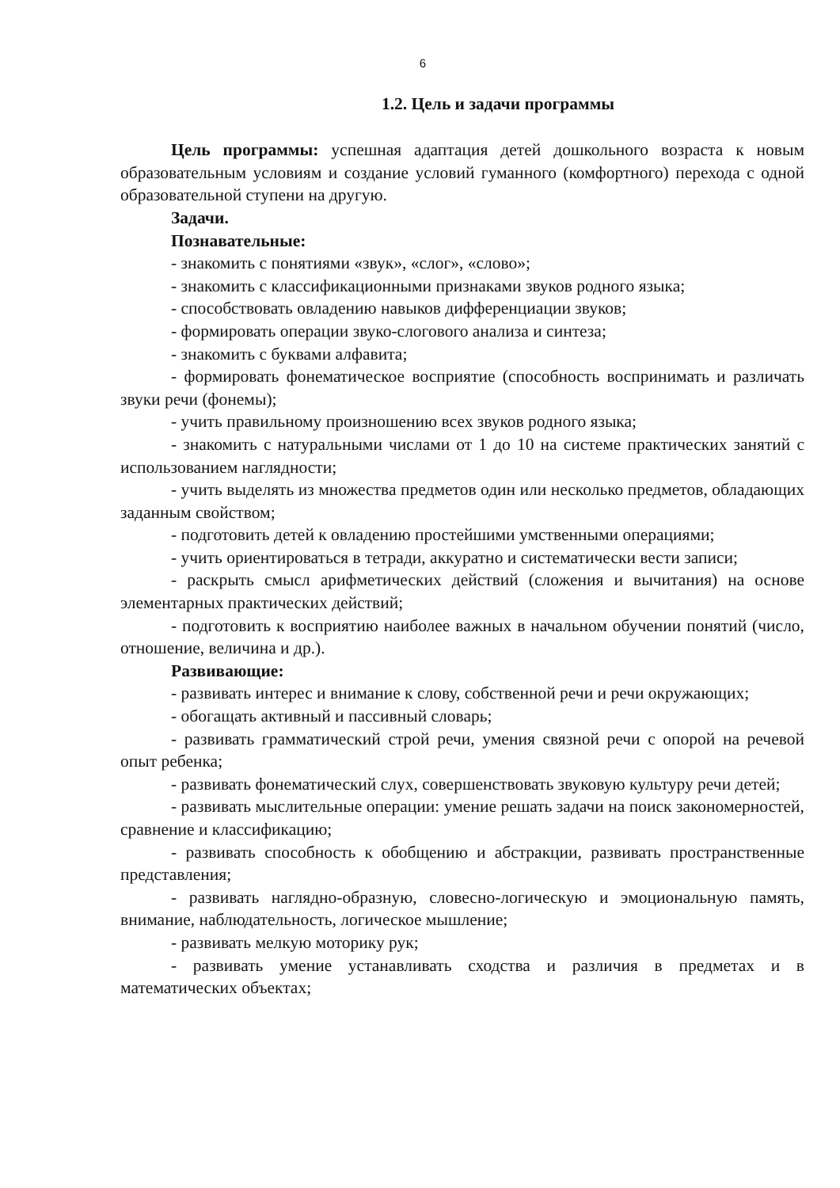6
1.2. Цель и задачи программы
Цель программы: успешная адаптация детей дошкольного возраста к новым образовательным условиям и создание условий гуманного (комфортного) перехода с одной образовательной ступени на другую.
Задачи.
Познавательные:
- знакомить с понятиями «звук», «слог», «слово»;
- знакомить с классификационными признаками звуков родного языка;
- способствовать овладению навыков дифференциации звуков;
- формировать операции звуко-слогового анализа и синтеза;
- знакомить с буквами алфавита;
- формировать фонематическое восприятие (способность воспринимать и различать звуки речи (фонемы);
- учить правильному произношению всех звуков родного языка;
- знакомить с натуральными числами от 1 до 10 на системе практических занятий с использованием наглядности;
- учить выделять из множества предметов один или несколько предметов, обладающих заданным свойством;
- подготовить детей к овладению простейшими умственными операциями;
- учить ориентироваться в тетради, аккуратно и систематически вести записи;
- раскрыть смысл арифметических действий (сложения и вычитания) на основе элементарных практических действий;
- подготовить к восприятию наиболее важных в начальном обучении понятий (число, отношение, величина и др.).
Развивающие:
- развивать интерес и внимание к слову, собственной речи и речи окружающих;
- обогащать активный и пассивный словарь;
- развивать грамматический строй речи, умения связной речи с опорой на речевой опыт ребенка;
- развивать фонематический слух, совершенствовать звуковую культуру речи детей;
- развивать мыслительные операции: умение решать задачи на поиск закономерностей, сравнение и классификацию;
- развивать способность к обобщению и абстракции, развивать пространственные представления;
- развивать наглядно-образную, словесно-логическую и эмоциональную память, внимание, наблюдательность, логическое мышление;
- развивать мелкую моторику рук;
- развивать умение устанавливать сходства и различия в предметах и в математических объектах;